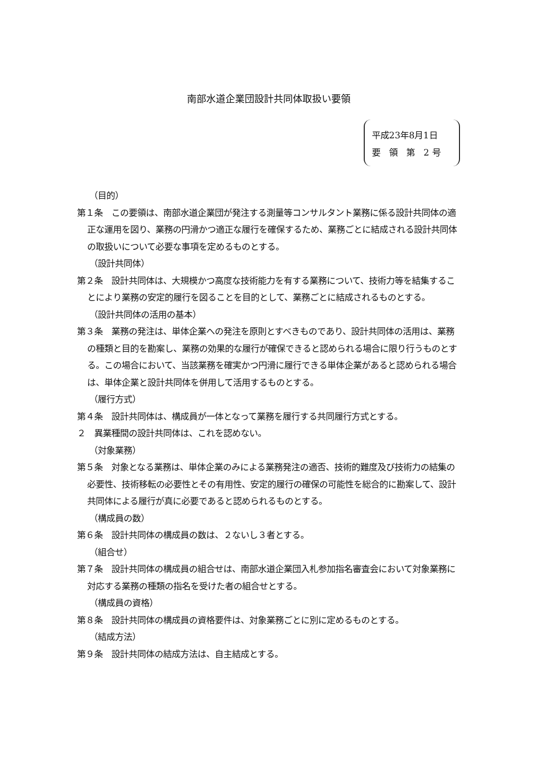南部水道企業団設計共同体取扱い要領
平成23年8月1日
要　領　第　2 号
（目的）
第１条　この要領は、南部水道企業団が発注する測量等コンサルタント業務に係る設計共同体の適正な運用を図り、業務の円滑かつ適正な履行を確保するため、業務ごとに結成される設計共同体の取扱いについて必要な事項を定めるものとする。
（設計共同体）
第２条　設計共同体は、大規模かつ高度な技術能力を有する業務について、技術力等を結集することにより業務の安定的履行を図ることを目的として、業務ごとに結成されるものとする。
（設計共同体の活用の基本）
第３条　業務の発注は、単体企業への発注を原則とすべきものであり、設計共同体の活用は、業務の種類と目的を勘案し、業務の効果的な履行が確保できると認められる場合に限り行うものとする。この場合において、当該業務を確実かつ円滑に履行できる単体企業があると認められる場合は、単体企業と設計共同体を併用して活用するものとする。
（履行方式）
第４条　設計共同体は、構成員が一体となって業務を履行する共同履行方式とする。
２　異業種間の設計共同体は、これを認めない。
（対象業務）
第５条　対象となる業務は、単体企業のみによる業務発注の適否、技術的難度及び技術力の結集の必要性、技術移転の必要性とその有用性、安定的履行の確保の可能性を総合的に勘案して、設計共同体による履行が真に必要であると認められるものとする。
（構成員の数）
第６条　設計共同体の構成員の数は、２ないし３者とする。
（組合せ）
第７条　設計共同体の構成員の組合せは、南部水道企業団入札参加指名審査会において対象業務に対応する業務の種類の指名を受けた者の組合せとする。
（構成員の資格）
第８条　設計共同体の構成員の資格要件は、対象業務ごとに別に定めるものとする。
（結成方法）
第９条　設計共同体の結成方法は、自主結成とする。